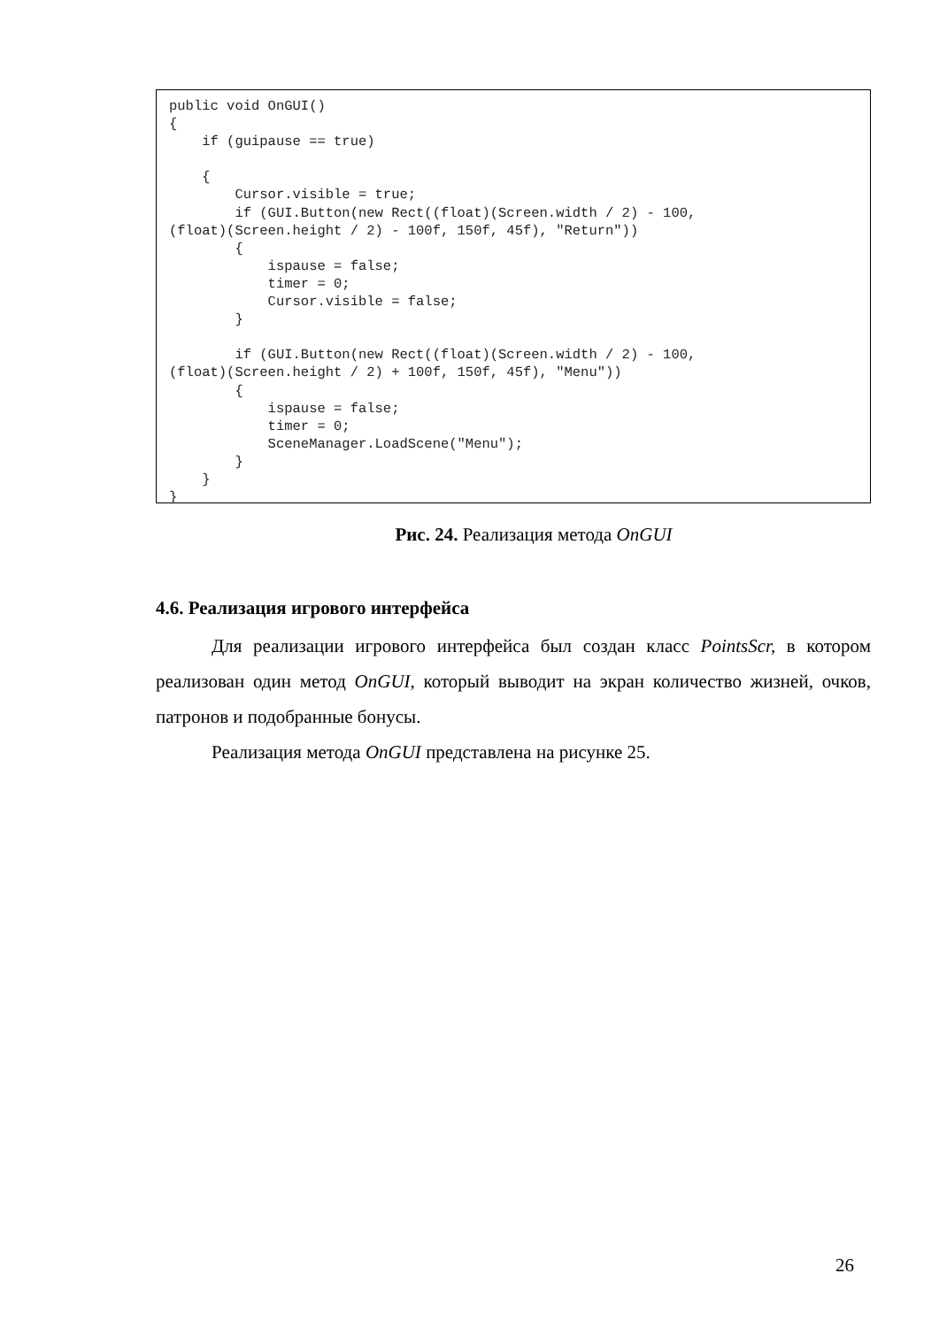public void OnGUI()
{
    if (guipause == true)

    {
        Cursor.visible = true;
        if (GUI.Button(new Rect((float)(Screen.width / 2) - 100,
(float)(Screen.height / 2) - 100f, 150f, 45f), "Return"))
        {
            ispause = false;
            timer = 0;
            Cursor.visible = false;
        }

        if (GUI.Button(new Rect((float)(Screen.width / 2) - 100,
(float)(Screen.height / 2) + 100f, 150f, 45f), "Menu"))
        {
            ispause = false;
            timer = 0;
            SceneManager.LoadScene("Menu");
        }
    }
}
Рис. 24. Реализация метода OnGUI
4.6. Реализация игрового интерфейса
Для реализации игрового интерфейса был создан класс PointsScr, в котором реализован один метод OnGUI, который выводит на экран количество жизней, очков, патронов и подобранные бонусы.
Реализация метода OnGUI представлена на рисунке 25.
26